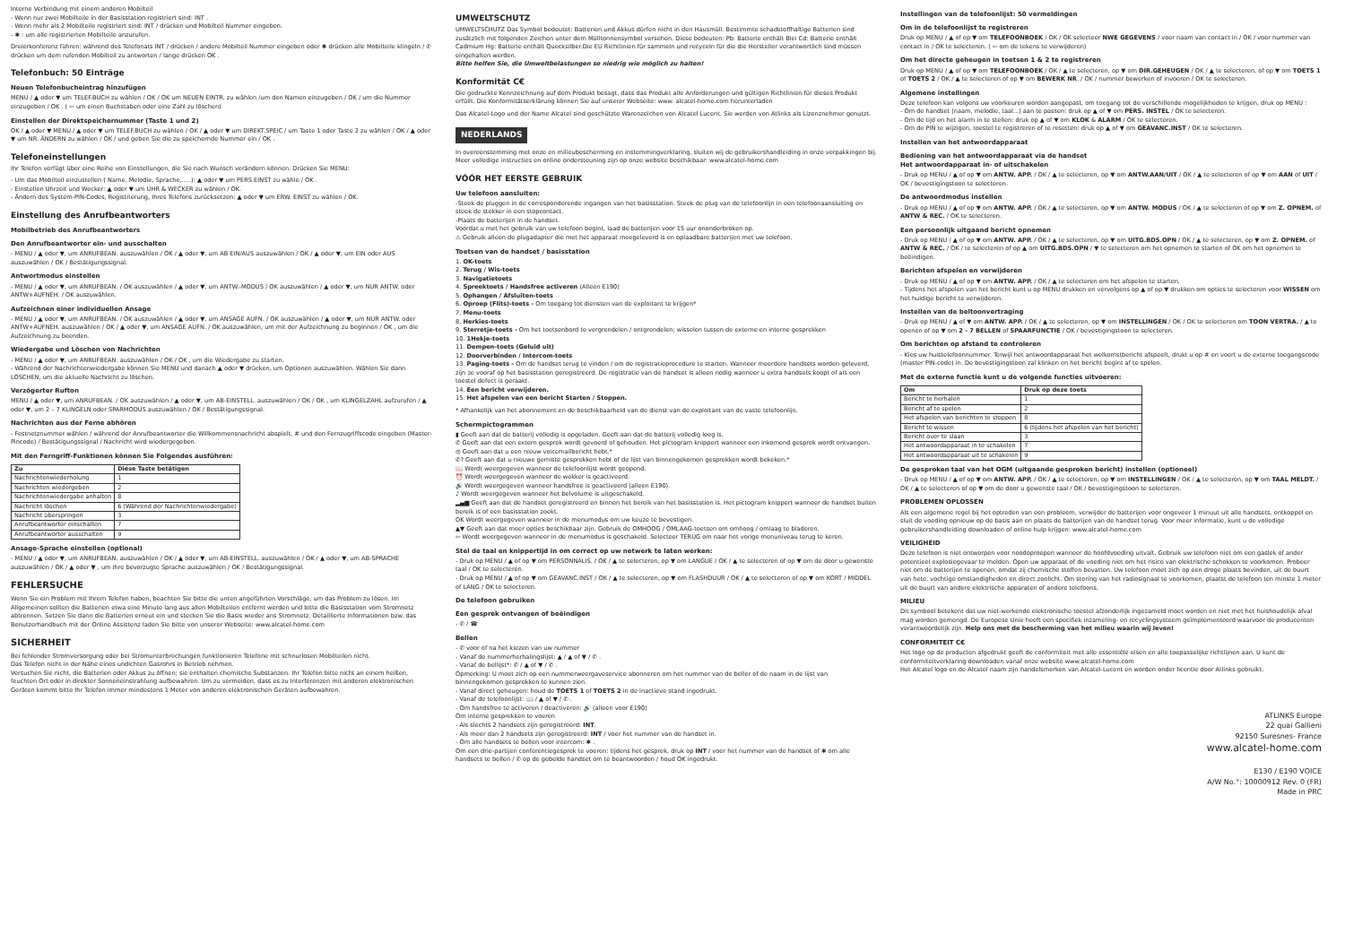Interne Verbindung mit einem anderen Mobilteil
- Wenn nur zwei Mobilteile in der Basisstation registriert sind: INT .
- Wenn mehr als 2 Mobilteile registriert sind: INT / drücken und Mobilteil Nummer eingeben.
- ✱ : um alle registrierten Mobilteile anzurufen.
Dreierkonferenz führen: während des Telefonats INT / drücken / andere Mobilteil Nummer eingeben oder ✱ drücken alle Mobilteile klingeln / ✆ drücken um dem rufenden Mobilteil zu antworten / lange drücken OK .
Telefonbuch: 50 Einträge
Neuen Telefonbucheintrag hinzufügen
MENU / ▲ oder ▼ um TELEF.BUCH zu wählen / OK / OK um NEUEN EINTR. zu wählen /um den Namen einzugeben / OK / um die Nummer einzugeben / OK . ( ⇦ um einen Buchstaben oder eine Zahl zu löschen)
Einstellen der Direktspeichernummer (Taste 1 und 2)
OK / ▲ oder ▼ MENU / ▲ oder ▼ um TELEF.BUCH zu wählen / OK / ▲ oder ▼ um DIREKT.SPEIC / um Taste 1 oder Taste 2 zu wählen / OK / ▲ oder ▼ um NR. ÄNDERN zu wählen / OK / und geben Sie die zu speichernde Nummer ein / OK .
Telefoneinstellungen
Ihr Telefon verfügt über eine Reihe von Einstellungen, die Sie nach Wunsch verändern können. Drücken Sie MENU:
- Um das Mobilteil einzustellen ( Name, Melodie, Sprache,.....): ▲ oder ▼ um PERS.EINST zu wähle / OK .
- Einstellen Uhrzeit und Wecker: ▲ oder ▼ um UHR & WECKER zu wählen / OK.
- Ändern des System-PIN-Codes, Registrierung, Ihres Telefons zurücksetzen: ▲ oder ▼ um ERW. EINST zu wählen / OK.
Einstellung des Anrufbeantworters
Mobilbetrieb des Anrufbeantworters
Den Anrufbeantworter ein- und ausschalten
- MENU / ▲ oder ▼, um ANRUFBEAN. auszuwählen / OK / ▲ oder ▼, um AB EIN/AUS auszuwählen / OK / ▲ oder ▼, um EIN oder AUS auszuwählen / OK / Bestätigungssignal.
Antwortmodus einstellen
- MENU / ▲ oder ▼, um ANRUFBEAN. / OK auszuwählen / ▲ oder ▼, um ANTW.-MODUS / OK auszuwählen / ▲ oder ▼, um NUR ANTW. oder ANTW+AUFNEH. / OK auszuwählen.
Aufzeichnen einer individuellen Ansage
- MENU / ▲ oder ▼, um ANRUFBEAN. / OK auszuwählen / ▲ oder ▼, um ANSAGE AUFN. / OK auszuwählen / ▲ oder ▼, um NUR ANTW. oder ANTW+AUFNEH. auszuwählen / OK / ▲ oder ▼, um ANSAGE AUFN. / OK auszuwählen, um mit der Aufzeichnung zu beginnen / OK , um die Aufzeichnung zu beenden.
Wiedergabe und Löschen von Nachrichten
- MENU / ▲ oder ▼, um ANRUFBEAN. auszuwählen / OK / OK , um die Wiedergabe zu starten.
- Während der Nachrichtenwiedergabe können Sie MENU und danach ▲ oder ▼ drücken, um Optionen auszuwählen. Wählen Sie dann LOSCHEN, um die aktuelle Nachricht zu löschen.
Verzögerter Rufton
MENU / ▲ oder ▼, um ANRUFBEAN. / OK auszuwählen / ▲ oder ▼, um AB-EINSTELL. auszuwählen / OK / OK , um KLINGELZAHL aufzurufen / ▲ oder ▼, um 2 – 7 KLINGELN oder SPARMODUS auszuwählen / OK / Bestätigungssignal.
Nachrichten aus der Ferne abhören
- Festnetznummer wählen / während der Anrufbeantworter die Willkommensnachricht abspielt, # und den Fernzugriffscode eingeben (Master-Pincode) / Bestätigungssignal / Nachricht wird wiedergegeben.
Mit den Ferngriff-Funktionen können Sie Folgendes ausführen:
| Zu | Diese Taste betätigen |
| --- | --- |
| Nachrichtenwiederholung | 1 |
| Nachrichten wiedergeben | 2 |
| Nachrichtenwiedergabe anhalten | 8 |
| Nachricht löschen | 6 (Während der Nachrichtenwiedergabe) |
| Nachricht überspringen | 3 |
| Anrufbeantworter einschalten | 7 |
| Anrufbeantworter ausschalten | 9 |
Ansage-Sprache einstellen (optional)
- MENU / ▲ oder ▼, um ANRUFBEAN. auszuwählen / OK / ▲ oder ▼, um AB-EINSTELL. auszuwählen / OK / ▲ oder ▼, um AB-SPRACHE auszuwählen / OK / ▲ oder ▼ , um Ihre bevorzugte Sprache auszuwählen / OK / Bestätigungssignal.
FEHLERSUCHE
Wenn Sie ein Problem mit Ihrem Telefon haben, beachten Sie bitte die unten angeführten Vorschläge, um das Problem zu lösen. Im Allgemeinen sollten die Batterien etwa eine Minute lang aus allen Mobilteilen entfernt werden und bitte die Basisstation vom Stromnetz abtrennen. Setzen Sie dann die Batterien erneut ein und stecken Sie die Basis wieder ans Stromnetz. Detaillierte Informationen bzw. das Benutzerhandbuch mit der Online Assistenz laden Sie bitte von unserer Webseite: www.alcatel-home.com
SICHERHEIT
Bei fehlender Stromversorgung oder bei Stromunterbrechungen funktionieren Telefone mit schnurlosen Mobilteilen nicht.
Das Telefon nicht in der Nähe eines undichten Gasrohrs in Betrieb nehmen.
Versuchen Sie nicht, die Batterien oder Akkus zu öffnen; sie enthalten chemische Substanzen. Ihr Telefon bitte nicht an einem heißen, feuchten Ort oder in direkter Sonneneinstrahlung aufbewahren. Um zu vermeiden, dass es zu Interferenzen mit anderen elektronischen Geräten kommt bitte Ihr Telefon immer mindestens 1 Meter von anderen elektronischen Geräten aufbewahren.
UMWELTSCHUTZ
UMWELTSCHUTZ Das Symbol bedeutet: Batterien und Akkus dürfen nicht in den Hausmüll. Bestimmte schadstoffhaltige Batterien sind zusätzlich mit folgenden Zeichen unter dem Mülltonnensymbol versehen. Diese bedeuten: Pb: Batterie enthält Blei Cd: Batterie enthält Cadmium Hg: Batterie enthält Quecksilber.Die EU Richtlinien für sammeln und recyceln für die die Hersteller verantwortlich sind müssen eingehalten werden.
Bitte helfen Sie, die Umweltbelastungen so niedrig wie möglich zu halten!
Konformität C€
Die gedruckte Kennzeichnung auf dem Produkt besagt, dass das Produkt alle Anforderungen und gültigen Richtlinien für dieses Produkt erfüllt. Die Konformitätserklärung können Sie auf unserer Webseite: www. alcatel-home.com herunterladen
Das Alcatel-Logo und der Name Alcatel sind geschützte Warenzeichen von Alcatel Lucent. Sie werden von Atlinks als Lizenznehmer genutzt.
NEDERLANDS
In overeenstemming met onze en milieubescherming en instemmingverklaring, sluiten wij de gebruikershandleiding in onze verpakkingen bij. Meer volledige instructies en online ondersteuning zijn op onze website beschikbaar: www.alcatel-home.com
VÓÓR HET EERSTE GEBRUIK
Uw telefoon aansluiten:
-Steek de pluggen in de corresponderende ingangen van het basisstation. Steek de plug van de telefoonlijn in een telefoonaansluiting en steek de stekker in een stopcontact.
-Plaats de batterijen in de handset.
Voordat u met het gebruik van uw telefoon begint, laad de batterijen voor 15 uur ononderbroken op.
⚠ Gebruik alleen de plugadapter die met het apparaat meegeleverd is en oplaadbare batterijen met uw telefoon.
Toetsen van de handset / basisstation
1. OK-toets
2. Terug / Wis-toets
3. Navigatietoets
4. Spreektoets / Handsfree activeren (Alleen E190)
5. Ophangen / Afsluiten-toets
6. Oproep (Flits)-toets - Om toegang tot diensten van de exploitant te krijgen*
7. Menu-toets
8. Herkies-toets
9. Sterretje-toets - Om het toetsenbord te vergrendelen / ontgrendelen; wisselen tussen de externe en interne gesprekken
10. 1Hekje-toets
11. Dempen-toets (Geluid uit)
12. Doorverbinden / Intercom-toets
13. Paging-toets - Om de handset terug te vinden / om de registratieprocedure te starten. Wanneer meerdere handsets worden geleverd, zijn ze vooraf op het basisstation geregistreerd. De registratie van de handset is alleen nodig wanneer u extra handsets koopt of als een toestel defect is geraakt.
14. Een bericht verwijderen.
15. Het afspelen van een bericht Starten / Stoppen.
* Afhankelijk van het abonnement en de beschikbaarheid van de dienst van de exploitant van de vaste telefoonlijn.
Schermpictogrammen
▮ Geeft aan dat de batterij volledig is opgeladen. Geeft aan dat de batterij volledig leeg is.
✆ Geeft aan dat een extern gesprek wordt gevoerd of gehouden. Het pictogram knippert wanneer een inkomend gesprek wordt ontvangen.
◎ Geeft aan dat u een nieuw voicemailbericht hebt.*
✆? Geeft aan dat u nieuwe gemiste gesprekken hebt of de lijst van binnengekomen gesprekken wordt bekeken.*
📖 Wordt weergegeven wanneer de telefoonlijst wordt geopend.
⏰ Wordt weergegeven wanneer de wekker is geactiveerd.
🔊 Wordt weergegeven wanneer handsfree is geactiveerd (alleen E190).
♪ Wordt weergegeven wanneer het belvolume is uitgeschakeld.
▂▄▆ Geeft aan dat de handset geregistreerd en binnen het bereik van het basisstation is. Het pictogram knippert wanneer de handset buiten bereik is of een basisstation zoekt.
OK Wordt weergegeven wanneer in de menumodus om uw keuze te bevestigen.
▲▼ Geeft aan dat meer opties beschikbaar zijn. Gebruik de OMHOOG / OMLAAG-toetsen om omhoog / omlaag te bladeren.
⇦ Wordt weergegeven wanneer in de menumodus is geschakeld. Selecteer TERUG om naar het vorige menuniveau terug te keren.
Stel de taal en knippertijd in om correct op uw netwerk te laten werken:
- Druk op MENU / ▲ of op ▼ om PERSONNALIS. / OK / ▲ te selecteren, op ▼ om LANGUE / OK / ▲ te selecteren of op ▼ om de door u gewenste taal / OK te selecteren.
- Druk op MENU / ▲ of op ▼ om GEAVANC.INST / OK / ▲ te selecteren, op ▼ om FLASHDUUR / OK / ▲ te selecteren of op ▼ om KORT / MIDDEL of LANG / OK te selecteren.
De telefoon gebruiken
Een gesprek ontvangen of beëindigen
- ✆ / ☎
Bellen
- ✆ voor of na het kiezen van uw nummer
- Vanaf de nummerherhalingslijst: ▲ / ▲ of ▼ / ✆ .
- Vanaf de bellijst*: ✆ / ▲ of ▼ / ✆ .
Opmerking: U moet zich op een nummerweergaveservice abonneren om het nummer van de beller of de naam in de lijst van binnengekomen gesprekken te kunnen zien.
- Vanaf direct geheugen: houd de TOETS 1 of TOETS 2 in de inactieve stand ingedrukt.
- Vanaf de telefoonlijst: 📖 / ▲ of ▼ / ✆ .
- Om handsfree te activeren / deactiveren: 🔊 (alleen voor E190)
Om interne gesprekken te voeren
- Als slechts 2 handsets zijn geregistreerd: INT.
- Als meer dan 2 handsets zijn geregistreerd: INT / voer het nummer van de handset in.
- Om alle handsets te bellen voor intercom: ✱ .
Om een drie-partijen conferentiegesprek te voeren: tijdens het gesprek, druk op INT / voer het nummer van de handset of ✱ om alle handsets te bellen / ✆ op de gebelde handset om te beantwoorden / houd OK ingedrukt.
Instellingen van de telefoonlijst: 50 vermeldingen
Om in de telefoonlijst te registreren
Druk op MENU / ▲ of op ▼ om TELEFOONBOEK / OK / OK selecteer NWE GEGEVENS / voer naam van contact in / OK / voer nummer van contact in / OK te selecteren. ( ⇦ om de tekens te verwijderen)
Om het directe geheugen in toetsen 1 & 2 te registreren
Druk op MENU / ▲ of op ▼ om TELEFOONBOEK / OK / ▲ te selecteren, op ▼ om DIR.GEHEUGEN / OK / ▲ te selecteren, of op ▼ om TOETS 1 of TOETS 2 / OK / ▲ te selecteren of op ▼ om BEWERK NR. / OK / nummer bewerken of invoeren / OK te selecteren.
Algemene instellingen
Deze telefoon kan volgens uw voorkeuren worden aangepast, om toegang tot de verschillende mogelijkheden te krijgen, druk op MENU :
- Om de handset (naam, melodie, taal...) aan te passen: druk op ▲ of ▼ om PERS. INSTEL / OK te selecteren.
- Om de tijd en het alarm in te stellen: druk op ▲ of ▼ om KLOK & ALARM / OK te selecteren.
- Om de PIN te wijzigen, toestel te registreren of te resetten: druk op ▲ of ▼ om GEAVANC.INST / OK te selecteren.
Instellen van het antwoordapparaat
Bediening van het antwoordapparaat via de handset
Het antwoordapparaat in- of uitschakelen
- Druk op MENU / ▲ of op ▼ om ANTW. APP. / OK / ▲ te selecteren, op ▼ om ANTW.AAN/UIT / OK / ▲ te selecteren of op ▼ om AAN of UIT / OK / bevestigingstoon te selecteren.
De antwoordmodus instellen
- Druk op MENU / ▲ of op ▼ om ANTW. APP. / OK / ▲ te selecteren, op ▼ om ANTW. MODUS / OK / ▲ te selecteren of op ▼ om Z. OPNEM. of ANTW & REC. / OK te selecteren.
Een persoonlijk uitgaand bericht opnemen
- Druk op MENU / ▲ of op ▼ om ANTW. APP. / OK / ▲ te selecteren, op ▼ om UITG.BDS.OPN / OK / ▲ te selecteren, op ▼ om Z. OPNEM. of ANTW & REC. / OK / te selecteren of op ▲ om UITG.BDS.OPN / ▼ te selecteren om het opnemen te starten of OK om het opnemen te beëindigen.
Berichten afspelen en verwijderen
- Druk op MENU / ▲ of op ▼ om ANTW. APP. / OK / ▲ te selecteren om het afspelen te starten.
- Tijdens het afspelen van het bericht kunt u op MENU drukken en vervolgens op ▲ of op ▼ drukken om opties te selecteren voor WISSEN om het huidige bericht te verwijderen.
Instellen van de beltoonvertraging
- Druk op MENU / ▲ of ▼ om ANTW. APP. / OK / ▲ te selecteren, op ▼ om INSTELLINGEN / OK / OK te selecteren om TOON VERTRA. / ▲ te openen of op ▼ om 2 - 7 BELLEN of SPAARFUNCTIE / OK / bevestigingstoon te selecteren.
Om berichten op afstand te controleren
- Kies uw huistelefoonnummer. Terwijl het antwoordapparaat het welkomstbericht afspeelt, drukt u op # en voert u de externe toegangscode (master PIN-code) in. De bevestigingstoon zal klinken en het bericht begint af te spelen.
Met de externe functie kunt u de volgende functies uitvoeren:
| Om | Druk op deze toets |
| --- | --- |
| Bericht te herhalen | 1 |
| Bericht af te spelen | 2 |
| Het afspelen van berichten te stoppen | 8 |
| Bericht te wissen | 6 (tijdens het afspelen van het bericht) |
| Bericht over te slaan | 3 |
| Het antwoordapparaat in te schakelen | 7 |
| Het antwoordapparaat uit te schakelen | 9 |
De gesproken taal van het OGM (uitgaande gesproken bericht) instellen (optioneel)
- Druk op MENU / ▲ of op ▼ om ANTW. APP. / OK / ▲ te selecteren, op ▼ om INSTELLINGEN / OK / ▲ te selecteren, op ▼ om TAAL MELDT. / OK / ▲ te selecteren of op ▼ om de door u gewenste taal / OK / bevestigingstoon te selecteren.
PROBLEMEN OPLOSSEN
Als een algemene regel bij het optreden van een probleem, verwijder de batterijen voor ongeveer 1 minuut uit alle handsets, ontkoppel en sluit de voeding opnieuw op de basis aan en plaats de batterijen van de handset terug. Voor meer informatie, kunt u de volledige gebruikershandleiding downloaden of online hulp krijgen: www.alcatel-home.com
VEILIGHEID
Deze telefoon is niet ontworpen voor noodoproepen wanneer de hoofdvoeding uitvalt. Gebruik uw telefoon niet om een gaslek of ander potentieel explosiegevaar te melden. Open uw apparaat of de voeding niet om het risico van elektrische schokken te voorkomen. Probeer niet om de batterijen te openen, omdat zij chemische stoffen bevatten. Uw telefoon moet zich op een droge plaats bevinden, uit de buurt van hete, vochtige omstandigheden en direct zonlicht. Om storing van het radiosignaal te voorkomen, plaatst de telefoon ten minste 1 meter uit de buurt van andere elektrische apparaten of andere telefoons.
MILIEU
Dit symbool betekent dat uw niet-werkende elektronische toestel afzonderlijk ingezameld moet worden en niet met het huishoudelijk afval mag worden gemengd. De Europese Unie heeft een specifiek inzameling- en recyclingsysteem geïmplementeerd waarvoor de producenten verantwoordelijk zijn. Help ons met de bescherming van het milieu waarin wij leven!
CONFORMITEIT C€
Het logo op de producten afgedrukt geeft de conformiteit met alle essentiële eisen en alle toepasselijke richtlijnen aan. U kunt de conformiteitverklaring downloaden vanaf onze website www.alcatel-home.com
Het Alcatel logo en de Alcatel naam zijn handelsmerken van Alcatel-Lucent en worden onder licentie door Atlinks gebruikt.
ATLINKS Europe
22 quai Gallieni
92150 Suresnes- France
www.alcatel-home.com
E130 / E190 VOICE
A/W No.°: 10000912 Rev. 0 (FR)
Made in PRC